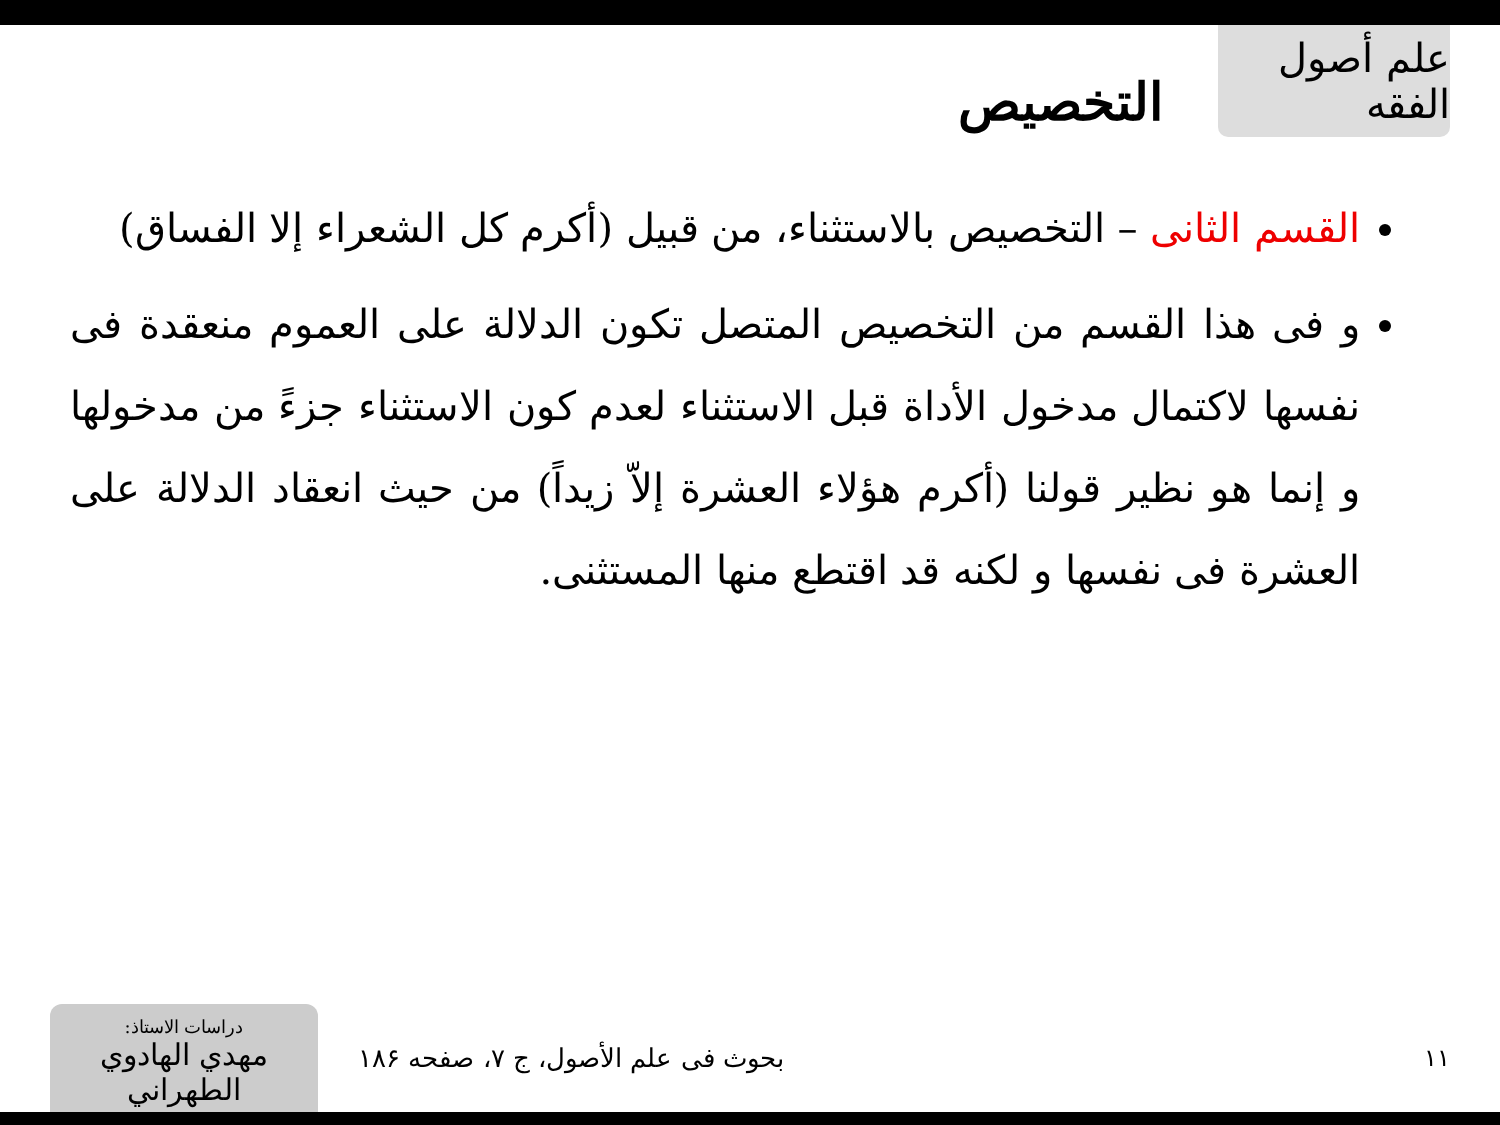علم أصول الفقه
التخصيص
القسم الثانى – التخصيص بالاستثناء، من قبيل (أكرم كل الشعراء إلا الفساق)
و فى هذا القسم من التخصيص المتصل تكون الدلالة على العموم منعقدة فى نفسها لاكتمال مدخول الأداة قبل الاستثناء لعدم كون الاستثناء جزءً من مدخولها و إنما هو نظير قولنا (أكرم هؤلاء العشرة إلاّ زيداً) من حيث انعقاد الدلالة على العشرة فى نفسها و لكنه قد اقتطع منها المستثنى.
دراسات الاستاذ:
مهدي الهادوي الطهراني
بحوث فى علم الأصول، ج ۷، صفحه ۱۸۶
۱۱